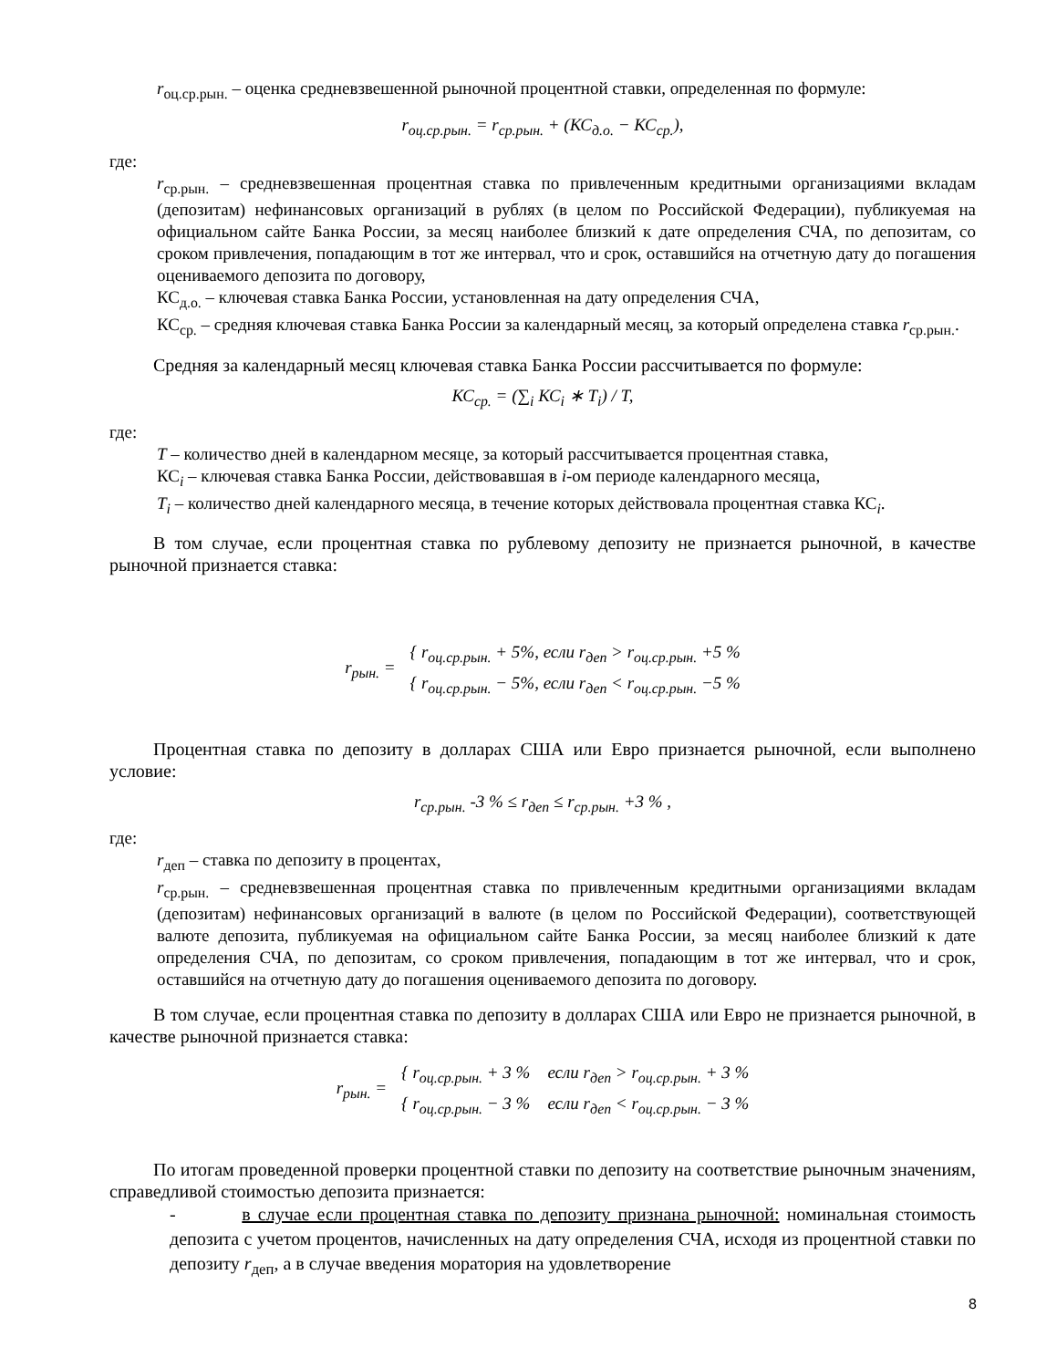r<sub>оц.ср.рын.</sub> – оценка средневзвешенной рыночной процентной ставки, определенная по формуле:
r<sub>оц.ср.рын.</sub> = r<sub>ср.рын.</sub> + (КС<sub>д.о.</sub> − КС<sub>ср.</sub>),
где:
r<sub>ср.рын.</sub> – средневзвешенная процентная ставка по привлеченным кредитными организациями вкладам (депозитам) нефинансовых организаций в рублях (в целом по Российской Федерации), публикуемая на официальном сайте Банка России, за месяц наиболее близкий к дате определения СЧА, по депозитам, со сроком привлечения, попадающим в тот же интервал, что и срок, оставшийся на отчетную дату до погашения оцениваемого депозита по договору,
КС<sub>д.о.</sub> – ключевая ставка Банка России, установленная на дату определения СЧА,
КС<sub>ср.</sub> – средняя ключевая ставка Банка России за календарный месяц, за который определена ставка r<sub>ср.рын.</sub>.
Средняя за календарный месяц ключевая ставка Банка России рассчитывается по формуле:
КС<sub>ср.</sub> = (∑<sub>i</sub> КС<sub>i</sub> ∗ T<sub>i</sub>) / T,
где:
T – количество дней в календарном месяце, за который рассчитывается процентная ставка,
КС<sub>i</sub> – ключевая ставка Банка России, действовавшая в i-ом периоде календарного месяца,
T<sub>i</sub> – количество дней календарного месяца, в течение которых действовала процентная ставка КС<sub>i</sub>.
В том случае, если процентная ставка по рублевому депозиту не признается рыночной, в качестве рыночной признается ставка:
| r<sub>рын.</sub> = | { r<sub>оц.ср.рын.</sub> + 5%, если r<sub>деп</sub> > r<sub>оц.ср.рын.</sub> +5 % |
| | { r<sub>оц.ср.рын.</sub> − 5%, если r<sub>деп</sub> < r<sub>оц.ср.рын.</sub> −5 % |
Процентная ставка по депозиту в долларах США или Евро признается рыночной, если выполнено условие:
r<sub>ср.рын.</sub> -3 % ≤ r<sub>деп</sub> ≤ r<sub>ср.рын.</sub> +3 % ,
где:
r<sub>деп</sub> – ставка по депозиту в процентах,
r<sub>ср.рын.</sub> – средневзвешенная процентная ставка по привлеченным кредитными организациями вкладам (депозитам) нефинансовых организаций в валюте (в целом по Российской Федерации), соответствующей валюте депозита, публикуемая на официальном сайте Банка России, за месяц наиболее близкий к дате определения СЧА, по депозитам, со сроком привлечения, попадающим в тот же интервал, что и срок, оставшийся на отчетную дату до погашения оцениваемого депозита по договору.
В том случае, если процентная ставка по депозиту в долларах США или Евро не признается рыночной, в качестве рыночной признается ставка:
| r<sub>рын.</sub> = | { r<sub>оц.ср.рын.</sub> + 3 % если r<sub>деп</sub> > r<sub>оц.ср.рын.</sub> + 3 % |
| | { r<sub>оц.ср.рын.</sub> − 3 % если r<sub>деп</sub> < r<sub>оц.ср.рын.</sub> − 3 % |
По итогам проведенной проверки процентной ставки по депозиту на соответствие рыночным значениям, справедливой стоимостью депозита признается:
- в случае если процентная ставка по депозиту признана рыночной: номинальная стоимость депозита с учетом процентов, начисленных на дату определения СЧА, исходя из процентной ставки по депозиту r<sub>деп</sub>, а в случае введения моратория на удовлетворение
8